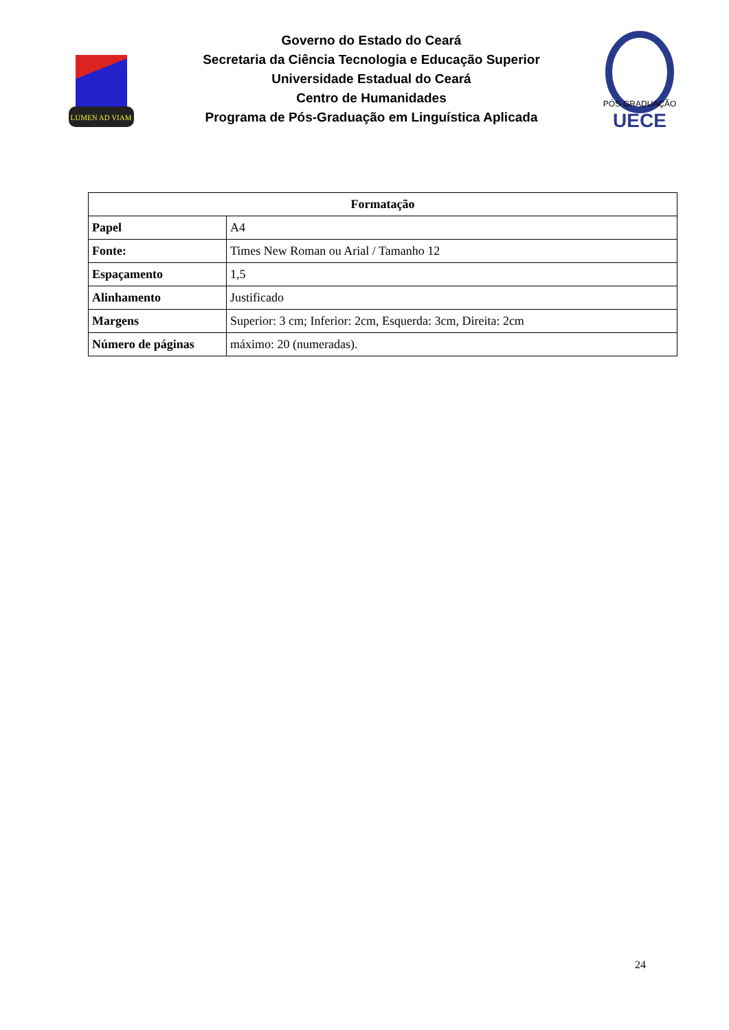LUMEN AD VIAM
Governo do Estado do Ceará
Secretaria da Ciência Tecnologia e Educação Superior
Universidade Estadual do Ceará
Centro de Humanidades
Programa de Pós-Graduação em Linguística Aplicada
PÓS-GRADUAÇÃO
UECE
| Formatação | |
| --- | --- |
| Papel | A4 |
| Fonte: | Times New Roman ou Arial / Tamanho 12 |
| Espaçamento | 1,5 |
| Alinhamento | Justificado |
| Margens | Superior: 3 cm; Inferior: 2cm, Esquerda: 3cm, Direita: 2cm |
| Número de páginas | máximo: 20 (numeradas). |
24